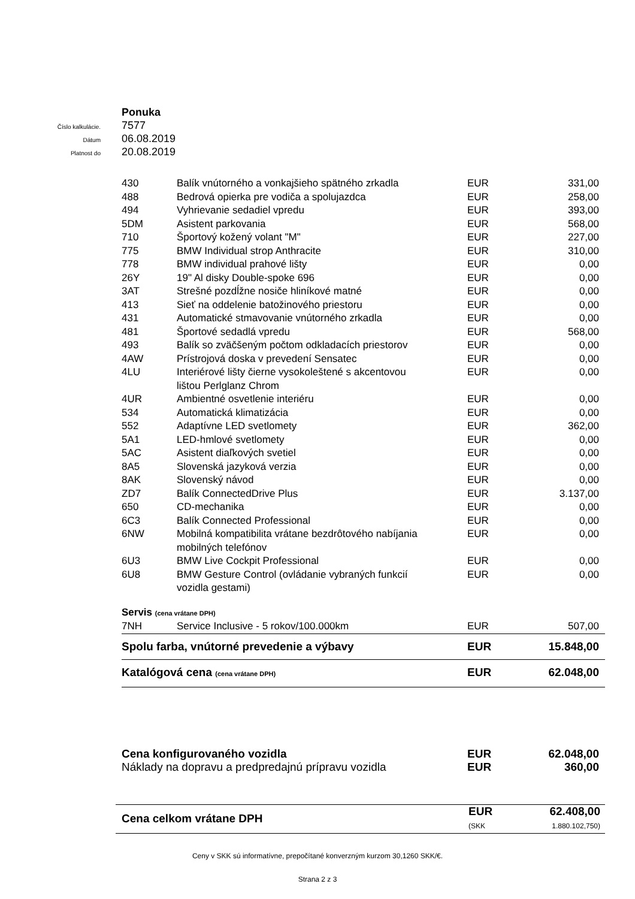Ponuka
Číslo kalkulácie. 7577
Dátum 06.08.2019
Platnost do 20.08.2019
| 430 | Balík vnútorného a vonkajšieho spätného zrkadla | EUR | 331,00 |
| 488 | Bedrová opierka pre vodiča a spolujazdca | EUR | 258,00 |
| 494 | Vyhrievanie sedadiel vpredu | EUR | 393,00 |
| 5DM | Asistent parkovania | EUR | 568,00 |
| 710 | Športový kožený volant "M" | EUR | 227,00 |
| 775 | BMW Individual strop Anthracite | EUR | 310,00 |
| 778 | BMW individual prahové lišty | EUR | 0,00 |
| 26Y | 19" Al disky Double-spoke 696 | EUR | 0,00 |
| 3AT | Strešné pozdĺžne nosiče hliníkové matné | EUR | 0,00 |
| 413 | Sieť na oddelenie batožinového priestoru | EUR | 0,00 |
| 431 | Automatické stmavovanie vnútorného zrkadla | EUR | 0,00 |
| 481 | Športové sedadlá vpredu | EUR | 568,00 |
| 493 | Balík so zväčšeným počtom odkladacích priestorov | EUR | 0,00 |
| 4AW | Prístrojová doska v prevedení Sensatec | EUR | 0,00 |
| 4LU | Interiérové lišty čierne vysokoleštené s akcentovou lištou Perlglanz Chrom | EUR | 0,00 |
| 4UR | Ambientné osvetlenie interiéru | EUR | 0,00 |
| 534 | Automatická klimatizácia | EUR | 0,00 |
| 552 | Adaptívne LED svetlomety | EUR | 362,00 |
| 5A1 | LED-hmlové svetlomety | EUR | 0,00 |
| 5AC | Asistent diaľkových svetiel | EUR | 0,00 |
| 8A5 | Slovenská jazyková verzia | EUR | 0,00 |
| 8AK | Slovenský návod | EUR | 0,00 |
| ZD7 | Balík ConnectedDrive Plus | EUR | 3.137,00 |
| 650 | CD-mechanika | EUR | 0,00 |
| 6C3 | Balík Connected Professional | EUR | 0,00 |
| 6NW | Mobilná kompatibilita vrátane bezdrôtového nabíjania mobilných telefónov | EUR | 0,00 |
| 6U3 | BMW Live Cockpit Professional | EUR | 0,00 |
| 6U8 | BMW Gesture Control (ovládanie vybraných funkcií vozidla gestami) | EUR | 0,00 |
| Servis (cena vrátane DPH) | | | |
| 7NH | Service Inclusive - 5 rokov/100.000km | EUR | 507,00 |
| Spolu farba, vnútorné prevedenie a výbavy | | EUR | 15.848,00 |
| Katalógová cena (cena vrátane DPH) | | EUR | 62.048,00 |
| Cena konfigurovaného vozidla | EUR | 62.048,00 |
| Náklady na dopravu a predpredajnú prípravu vozidla | EUR | 360,00 |
| Cena celkom vrátane DPH | EUR (SKK | 62.408,00 1.880.102,750) |
Ceny v SKK sú informatívne, prepočítané konverzným kurzom 30,1260 SKK/€.
Strana 2 z 3